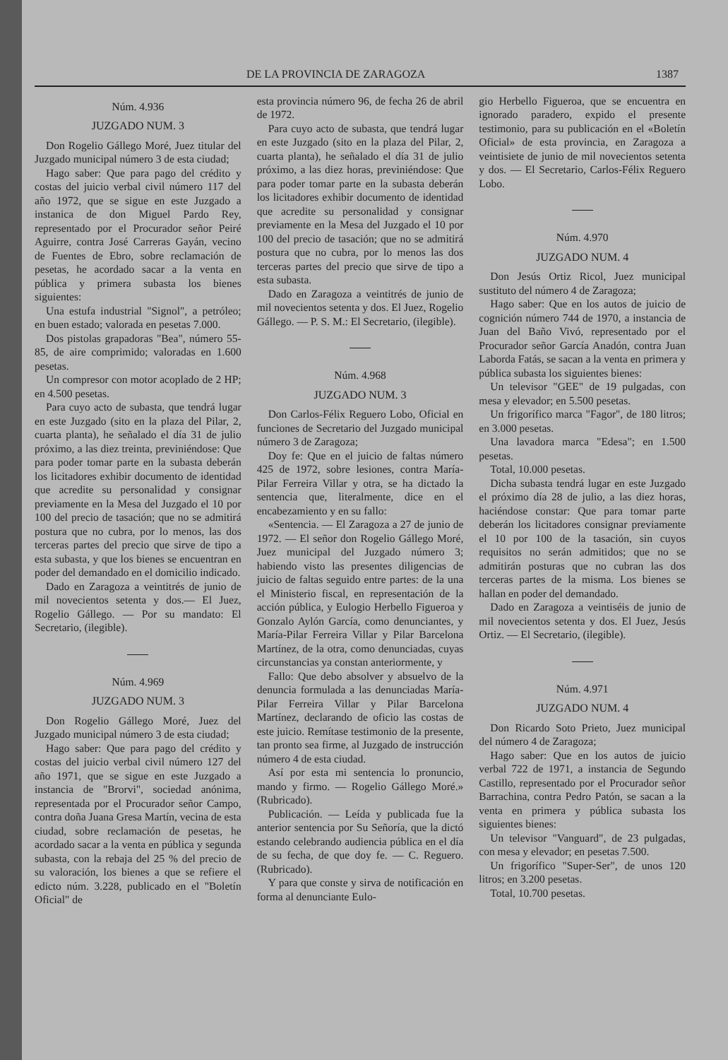DE LA PROVINCIA DE ZARAGOZA 1387
Núm. 4.936
JUZGADO NUM. 3
Don Rogelio Gállego Moré, Juez titular del Juzgado municipal número 3 de esta ciudad;
Hago saber: Que para pago del crédito y costas del juicio verbal civil número 117 del año 1972, que se sigue en este Juzgado a instanica de don Miguel Pardo Rey, representado por el Procurador señor Peiré Aguirre, contra José Carreras Gayán, vecino de Fuentes de Ebro, sobre reclamación de pesetas, he acordado sacar a la venta en pública y primera subasta los bienes siguientes:
Una estufa industrial "Signol", a petróleo; en buen estado; valorada en pesetas 7.000.
Dos pistolas grapadoras "Bea", número 55-85, de aire comprimido; valoradas en 1.600 pesetas.
Un compresor con motor acoplado de 2 HP; en 4.500 pesetas.
Para cuyo acto de subasta, que tendrá lugar en este Juzgado (sito en la plaza del Pilar, 2, cuarta planta), he señalado el día 31 de julio próximo, a las diez treinta, previniéndose: Que para poder tomar parte en la subasta deberán los licitadores exhibir documento de identidad que acredite su personalidad y consignar previamente en la Mesa del Juzgado el 10 por 100 del precio de tasación; que no se admitirá postura que no cubra, por lo menos, las dos terceras partes del precio que sirve de tipo a esta subasta, y que los bienes se encuentran en poder del demandado en el domicilio indicado.
Dado en Zaragoza a veintitrés de junio de mil novecientos setenta y dos.— El Juez, Rogelio Gállego. — Por su mandato: El Secretario, (ilegible).
Núm. 4.969
JUZGADO NUM. 3
Don Rogelio Gállego Moré, Juez del Juzgado municipal número 3 de esta ciudad;
Hago saber: Que para pago del crédito y costas del juicio verbal civil número 127 del año 1971, que se sigue en este Juzgado a instancia de "Brorvi", sociedad anónima, representada por el Procurador señor Campo, contra doña Juana Gresa Martín, vecina de esta ciudad, sobre reclamación de pesetas, he acordado sacar a la venta en pública y segunda subasta, con la rebaja del 25 % del precio de su valoración, los bienes a que se refiere el edicto núm. 3.228, publicado en el "Boletín Oficial" de
esta provincia número 96, de fecha 26 de abril de 1972.
Para cuyo acto de subasta, que tendrá lugar en este Juzgado (sito en la plaza del Pilar, 2, cuarta planta), he señalado el día 31 de julio próximo, a las diez horas, previniéndose: Que para poder tomar parte en la subasta deberán los licitadores exhibir documento de identidad que acredite su personalidad y consignar previamente en la Mesa del Juzgado el 10 por 100 del precio de tasación; que no se admitirá postura que no cubra, por lo menos las dos terceras partes del precio que sirve de tipo a esta subasta.
Dado en Zaragoza a veintitrés de junio de mil novecientos setenta y dos. El Juez, Rogelio Gállego. — P. S. M.: El Secretario, (ilegible).
Núm. 4.968
JUZGADO NUM. 3
Don Carlos-Félix Reguero Lobo, Oficial en funciones de Secretario del Juzgado municipal número 3 de Zaragoza;
Doy fe: Que en el juicio de faltas número 425 de 1972, sobre lesiones, contra María-Pilar Ferreira Villar y otra, se ha dictado la sentencia que, literalmente, dice en el encabezamiento y en su fallo:
«Sentencia. — El Zaragoza a 27 de junio de 1972. — El señor don Rogelio Gállego Moré, Juez municipal del Juzgado número 3; habiendo visto las presentes diligencias de juicio de faltas seguido entre partes: de la una el Ministerio fiscal, en representación de la acción pública, y Eulogio Herbello Figueroa y Gonzalo Aylón García, como denunciantes, y María-Pilar Ferreira Villar y Pilar Barcelona Martínez, de la otra, como denunciadas, cuyas circunstancias ya constan anteriormente, y
Fallo: Que debo absolver y absuelvo de la denuncia formulada a las denunciadas María-Pilar Ferreira Villar y Pilar Barcelona Martínez, declarando de oficio las costas de este juicio. Remítase testimonio de la presente, tan pronto sea firme, al Juzgado de instrucción número 4 de esta ciudad.
Así por esta mi sentencia lo pronuncio, mando y firmo. — Rogelio Gállego Moré.» (Rubricado).
Publicación. — Leída y publicada fue la anterior sentencia por Su Señoría, que la dictó estando celebrando audiencia pública en el día de su fecha, de que doy fe. — C. Reguero. (Rubricado).
Y para que conste y sirva de notificación en forma al denunciante Eulo-
gio Herbello Figueroa, que se encuentra en ignorado paradero, expido el presente testimonio, para su publicación en el «Boletín Oficial» de esta provincia, en Zaragoza a veintisiete de junio de mil novecientos setenta y dos. — El Secretario, Carlos-Félix Reguero Lobo.
Núm. 4.970
JUZGADO NUM. 4
Don Jesús Ortiz Ricol, Juez municipal sustituto del número 4 de Zaragoza;
Hago saber: Que en los autos de juicio de cognición número 744 de 1970, a instancia de Juan del Baño Vivó, representado por el Procurador señor García Anadón, contra Juan Laborda Fatás, se sacan a la venta en primera y pública subasta los siguientes bienes:
Un televisor "GEE" de 19 pulgadas, con mesa y elevador; en 5.500 pesetas.
Un frigorífico marca "Fagor", de 180 litros; en 3.000 pesetas.
Una lavadora marca "Edesa"; en 1.500 pesetas.
Total, 10.000 pesetas.
Dicha subasta tendrá lugar en este Juzgado el próximo día 28 de julio, a las diez horas, haciéndose constar: Que para tomar parte deberán los licitadores consignar previamente el 10 por 100 de la tasación, sin cuyos requisitos no serán admitidos; que no se admitirán posturas que no cubran las dos terceras partes de la misma. Los bienes se hallan en poder del demandado.
Dado en Zaragoza a veintiséis de junio de mil novecientos setenta y dos. El Juez, Jesús Ortiz. — El Secretario, (ilegible).
Núm. 4.971
JUZGADO NUM. 4
Don Ricardo Soto Prieto, Juez municipal del número 4 de Zaragoza;
Hago saber: Que en los autos de juicio verbal 722 de 1971, a instancia de Segundo Castillo, representado por el Procurador señor Barrachina, contra Pedro Patón, se sacan a la venta en primera y pública subasta los siguientes bienes:
Un televisor "Vanguard", de 23 pulgadas, con mesa y elevador; en pesetas 7.500.
Un frigorífico "Super-Ser", de unos 120 litros; en 3.200 pesetas.
Total, 10.700 pesetas.